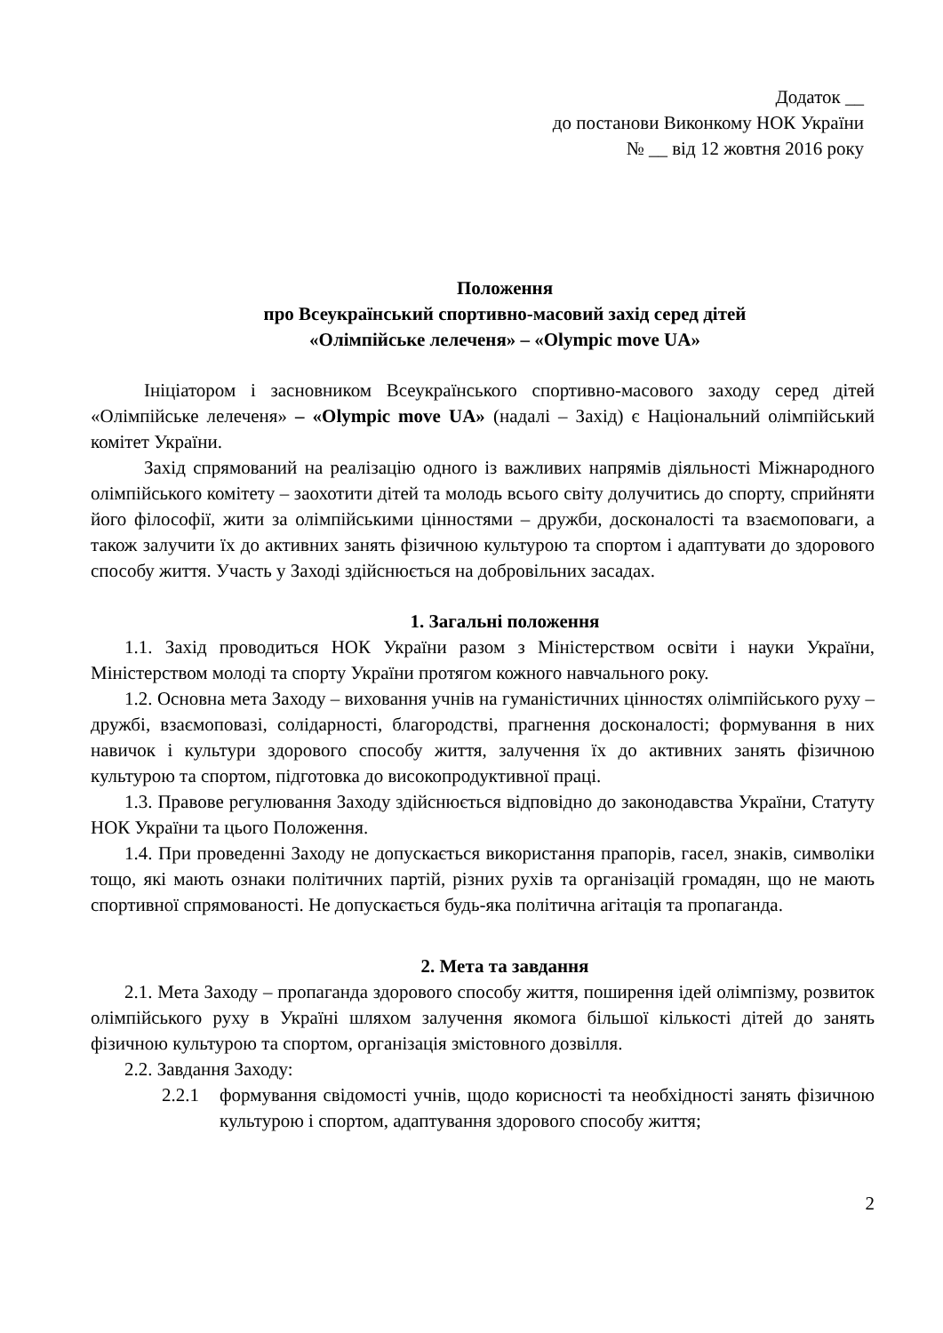Додаток __
до постанови Виконкому НОК України
№ __ від 12 жовтня 2016 року
Положення
про Всеукраїнський спортивно-масовий захід серед дітей
«Олімпійське лелеченя» – «Olympic move UA»
Ініціатором і засновником Всеукраїнського спортивно-масового заходу серед дітей «Олімпійське лелеченя» – «Olympic move UA» (надалі – Захід) є Національний олімпійський комітет України.
Захід спрямований на реалізацію одного із важливих напрямів діяльності Міжнародного олімпійського комітету – заохотити дітей та молодь всього світу долучитись до спорту, сприйняти його філософії, жити за олімпійськими цінностями – дружби, досконалості та взаємоповаги, а також залучити їх до активних занять фізичною культурою та спортом і адаптувати до здорового способу життя. Участь у Заході здійснюється на добровільних засадах.
1. Загальні положення
1.1. Захід проводиться НОК України разом з Міністерством освіти і науки України, Міністерством молоді та спорту України протягом кожного навчального року.
1.2. Основна мета Заходу – виховання учнів на гуманістичних цінностях олімпійського руху – дружбі, взаємоповазі, солідарності, благородстві, прагнення досконалості; формування в них навичок і культури здорового способу життя, залучення їх до активних занять фізичною культурою та спортом, підготовка до високопродуктивної праці.
1.3. Правове регулювання Заходу здійснюється відповідно до законодавства України, Статуту НОК України та цього Положення.
1.4. При проведенні Заходу не допускається використання прапорів, гасел, знаків, символіки тощо, які мають ознаки політичних партій, різних рухів та організацій громадян, що не мають спортивної спрямованості. Не допускається будь-яка політична агітація та пропаганда.
2. Мета та завдання
2.1. Мета Заходу – пропаганда здорового способу життя, поширення ідей олімпізму, розвиток олімпійського руху в Україні шляхом залучення якомога більшої кількості дітей до занять фізичною культурою та спортом, організація змістовного дозвілля.
2.2. Завдання Заходу:
2.2.1 формування свідомості учнів, щодо корисності та необхідності занять фізичною культурою і спортом, адаптування здорового способу життя;
2